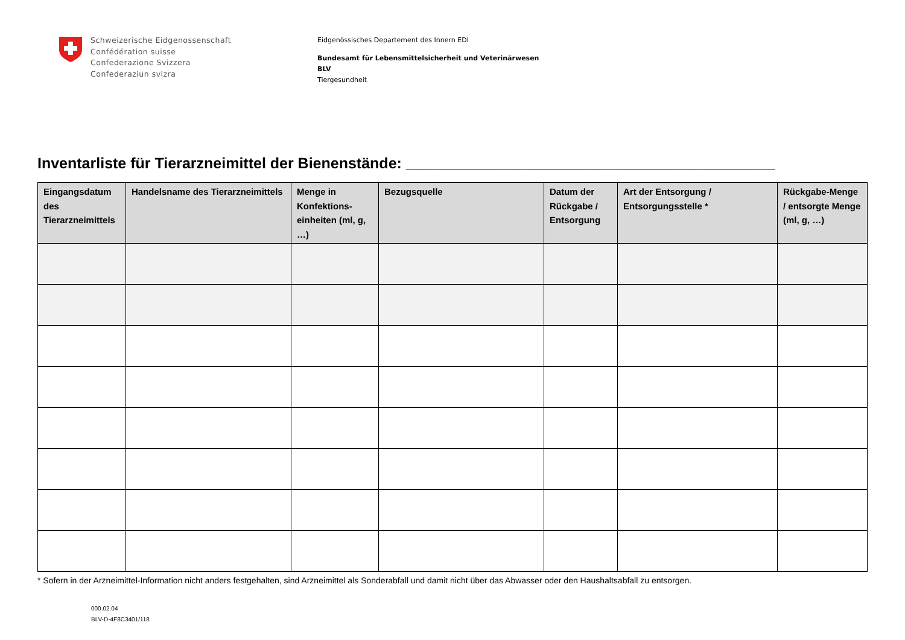Schweizerische Eidgenossenschaft
Confédération suisse
Confederazione Svizzera
Confederaziun svizra
Eidgenössisches Departement des Innern EDI
Bundesamt für Lebensmittelsicherheit und Veterinärwesen
BLV
Tiergesundheit
Inventarliste für Tierarzneimittel der Bienenstände: ____________________________________________
| Eingangsdatum des Tierarzneimittels | Handelsname des Tierarzneimittels | Menge in Konfektions-einheiten (ml, g, …) | Bezugsquelle | Datum der Rückgabe / Entsorgung | Art der Entsorgung / Entsorgungsstelle * | Rückgabe-Menge / entsorgte Menge (ml, g, …) |
| --- | --- | --- | --- | --- | --- | --- |
* Sofern in der Arzneimittel-Information nicht anders festgehalten, sind Arzneimittel als Sonderabfall und damit nicht über das Abwasser oder den Haushaltsabfall zu entsorgen.
000.02.04
BLV-D-4F8C3401/118